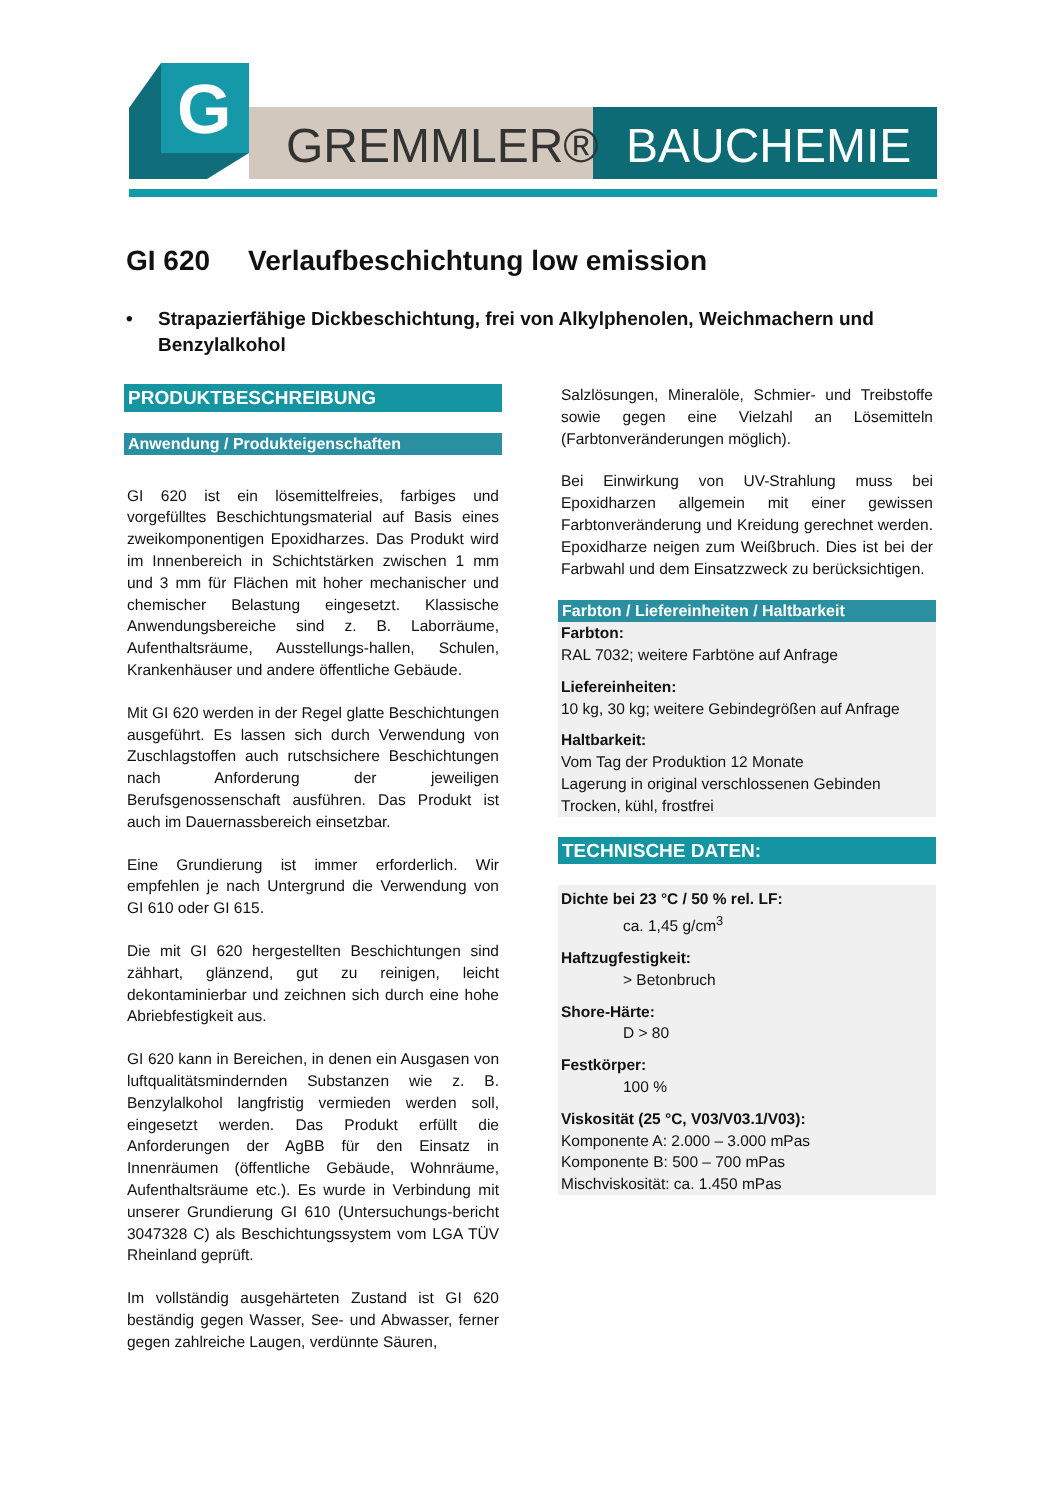G
GREMMLER®
BAUCHEMIE
GI 620 Verlaufbeschichtung low emission
• Strapazierfähige Dickbeschichtung, frei von Alkylphenolen, Weichmachern und Benzylalkohol
PRODUKTBESCHREIBUNG
Anwendung / Produkteigenschaften
GI 620 ist ein lösemittelfreies, farbiges und vorgefülltes Beschichtungsmaterial auf Basis eines zweikomponentigen Epoxidharzes. Das Produkt wird im Innenbereich in Schichtstärken zwischen 1 mm und 3 mm für Flächen mit hoher mechanischer und chemischer Belastung eingesetzt. Klassische Anwendungsbereiche sind z. B. Laborräume, Aufenthaltsräume, Ausstellungs-hallen, Schulen, Krankenhäuser und andere öffentliche Gebäude.
Mit GI 620 werden in der Regel glatte Beschichtungen ausgeführt. Es lassen sich durch Verwendung von Zuschlagstoffen auch rutschsichere Beschichtungen nach Anforderung der jeweiligen Berufsgenossenschaft ausführen. Das Produkt ist auch im Dauernassbereich einsetzbar.
Eine Grundierung ist immer erforderlich. Wir empfehlen je nach Untergrund die Verwendung von GI 610 oder GI 615.
Die mit GI 620 hergestellten Beschichtungen sind zähhart, glänzend, gut zu reinigen, leicht dekontaminierbar und zeichnen sich durch eine hohe Abriebfestigkeit aus.
GI 620 kann in Bereichen, in denen ein Ausgasen von luftqualitätsmindernden Substanzen wie z. B. Benzylalkohol langfristig vermieden werden soll, eingesetzt werden. Das Produkt erfüllt die Anforderungen der AgBB für den Einsatz in Innenräumen (öffentliche Gebäude, Wohnräume, Aufenthaltsräume etc.). Es wurde in Verbindung mit unserer Grundierung GI 610 (Untersuchungs-bericht 3047328 C) als Beschichtungssystem vom LGA TÜV Rheinland geprüft.
Im vollständig ausgehärteten Zustand ist GI 620 beständig gegen Wasser, See- und Abwasser, ferner gegen zahlreiche Laugen, verdünnte Säuren,
Salzlösungen, Mineralöle, Schmier- und Treibstoffe sowie gegen eine Vielzahl an Lösemitteln (Farbtonveränderungen möglich).
Bei Einwirkung von UV-Strahlung muss bei Epoxidharzen allgemein mit einer gewissen Farbtonveränderung und Kreidung gerechnet werden. Epoxidharze neigen zum Weißbruch. Dies ist bei der Farbwahl und dem Einsatzzweck zu berücksichtigen.
Farbton / Liefereinheiten / Haltbarkeit
Farbton:
RAL 7032; weitere Farbtöne auf Anfrage
Liefereinheiten:
10 kg, 30 kg; weitere Gebindegrößen auf Anfrage
Haltbarkeit:
Vom Tag der Produktion 12 Monate
Lagerung in original verschlossenen Gebinden
Trocken, kühl, frostfrei
TECHNISCHE DATEN:
Dichte bei 23 °C / 50 % rel. LF:
ca. 1,45 g/cm<sup>3</sup>
Haftzugfestigkeit:
> Betonbruch
Shore-Härte:
D > 80
Festkörper:
100 %
Viskosität (25 °C, V03/V03.1/V03):
Komponente A: 2.000 – 3.000 mPas
Komponente B: 500 – 700 mPas
Mischviskosität: ca. 1.450 mPas